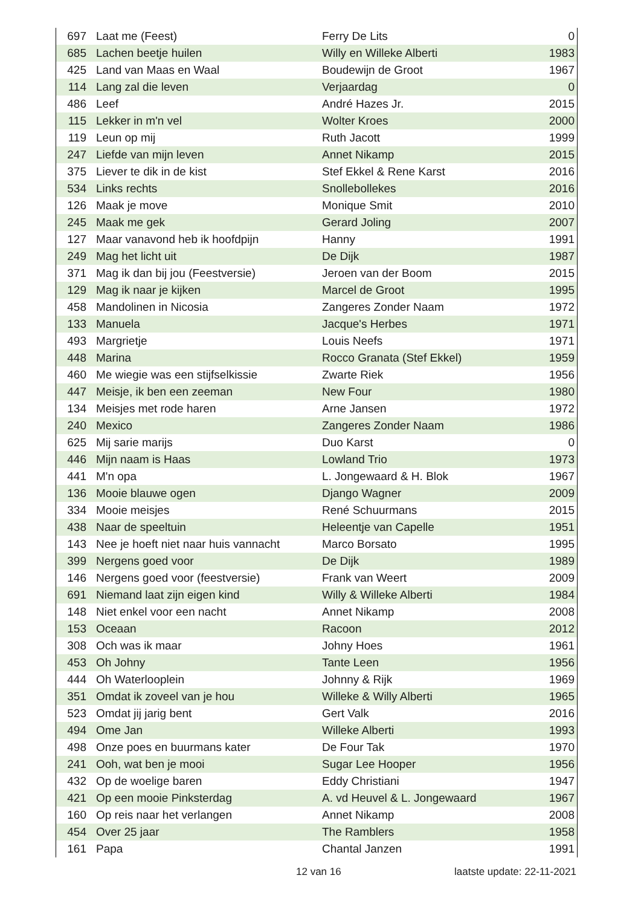| 697 | Laat me (Feest) | Ferry De Lits | 0 |
| 685 | Lachen beetje huilen | Willy en Willeke Alberti | 1983 |
| 425 | Land van Maas en Waal | Boudewijn de Groot | 1967 |
| 114 | Lang zal die leven | Verjaardag | 0 |
| 486 | Leef | André Hazes Jr. | 2015 |
| 115 | Lekker in m'n vel | Wolter Kroes | 2000 |
| 119 | Leun op mij | Ruth Jacott | 1999 |
| 247 | Liefde van mijn leven | Annet Nikamp | 2015 |
| 375 | Liever te dik in de kist | Stef Ekkel & Rene Karst | 2016 |
| 534 | Links rechts | Snollebollekes | 2016 |
| 126 | Maak je move | Monique Smit | 2010 |
| 245 | Maak me gek | Gerard Joling | 2007 |
| 127 | Maar vanavond heb ik hoofdpijn | Hanny | 1991 |
| 249 | Mag het licht uit | De Dijk | 1987 |
| 371 | Mag ik dan bij jou (Feestversie) | Jeroen van der Boom | 2015 |
| 129 | Mag ik naar je kijken | Marcel de Groot | 1995 |
| 458 | Mandolinen in Nicosia | Zangeres Zonder Naam | 1972 |
| 133 | Manuela | Jacque's Herbes | 1971 |
| 493 | Margrietje | Louis Neefs | 1971 |
| 448 | Marina | Rocco Granata (Stef Ekkel) | 1959 |
| 460 | Me wiegie was een stijfselkissie | Zwarte Riek | 1956 |
| 447 | Meisje, ik ben een zeeman | New Four | 1980 |
| 134 | Meisjes met rode haren | Arne Jansen | 1972 |
| 240 | Mexico | Zangeres Zonder Naam | 1986 |
| 625 | Mij sarie marijs | Duo Karst | 0 |
| 446 | Mijn naam is Haas | Lowland Trio | 1973 |
| 441 | M'n opa | L. Jongewaard & H. Blok | 1967 |
| 136 | Mooie blauwe ogen | Django Wagner | 2009 |
| 334 | Mooie meisjes | René Schuurmans | 2015 |
| 438 | Naar de speeltuin | Heleentje van Capelle | 1951 |
| 143 | Nee je hoeft niet naar huis vannacht | Marco Borsato | 1995 |
| 399 | Nergens goed voor | De Dijk | 1989 |
| 146 | Nergens goed voor (feestversie) | Frank van Weert | 2009 |
| 691 | Niemand laat zijn eigen kind | Willy & Willeke Alberti | 1984 |
| 148 | Niet enkel voor een nacht | Annet Nikamp | 2008 |
| 153 | Oceaan | Racoon | 2012 |
| 308 | Och was ik maar | Johny Hoes | 1961 |
| 453 | Oh Johny | Tante Leen | 1956 |
| 444 | Oh Waterlooplein | Johnny & Rijk | 1969 |
| 351 | Omdat ik zoveel van je hou | Willeke & Willy Alberti | 1965 |
| 523 | Omdat jij jarig bent | Gert Valk | 2016 |
| 494 | Ome Jan | Willeke Alberti | 1993 |
| 498 | Onze poes en buurmans kater | De Four Tak | 1970 |
| 241 | Ooh, wat ben je mooi | Sugar Lee Hooper | 1956 |
| 432 | Op de woelige baren | Eddy Christiani | 1947 |
| 421 | Op een mooie Pinksterdag | A. vd Heuvel & L. Jongewaard | 1967 |
| 160 | Op reis naar het verlangen | Annet Nikamp | 2008 |
| 454 | Over 25 jaar | The Ramblers | 1958 |
| 161 | Papa | Chantal Janzen | 1991 |
12 van 16 laatste update: 22-11-2021